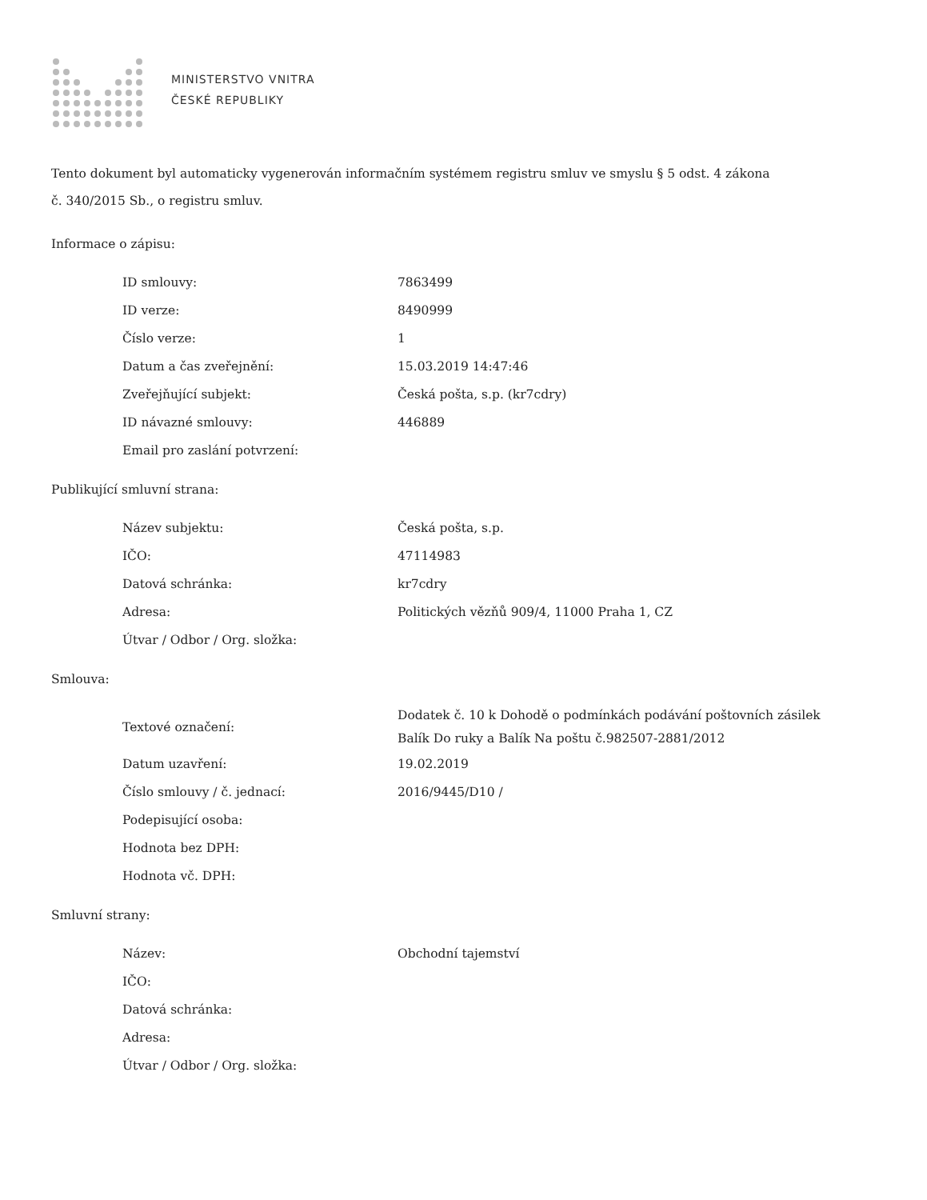MINISTERSTVO VNITRA
ČESKÉ REPUBLIKY
Tento dokument byl automaticky vygenerován informačním systémem registru smluv ve smyslu § 5 odst. 4 zákona
č. 340/2015 Sb., o registru smluv.
Informace o zápisu:
| ID smlouvy: | 7863499 |
| ID verze: | 8490999 |
| Číslo verze: | 1 |
| Datum a čas zveřejnění: | 15.03.2019 14:47:46 |
| Zveřejňující subjekt: | Česká pošta, s.p. (kr7cdry) |
| ID návazné smlouvy: | 446889 |
| Email pro zaslání potvrzení: | |
Publikující smluvní strana:
| Název subjektu: | Česká pošta, s.p. |
| IČO: | 47114983 |
| Datová schránka: | kr7cdry |
| Adresa: | Politických vězňů 909/4, 11000 Praha 1, CZ |
| Útvar / Odbor / Org. složka: | |
Smlouva:
| Textové označení: | Dodatek č. 10 k Dohodě o podmínkách podávání poštovních zásilek Balík Do ruky a Balík Na poštu č.982507-2881/2012 |
| Datum uzavření: | 19.02.2019 |
| Číslo smlouvy / č. jednací: | 2016/9445/D10 / |
| Podepisující osoba: | |
| Hodnota bez DPH: | |
| Hodnota vč. DPH: | |
Smluvní strany:
| Název: | Obchodní tajemství |
| IČO: | |
| Datová schránka: | |
| Adresa: | |
| Útvar / Odbor / Org. složka: | |